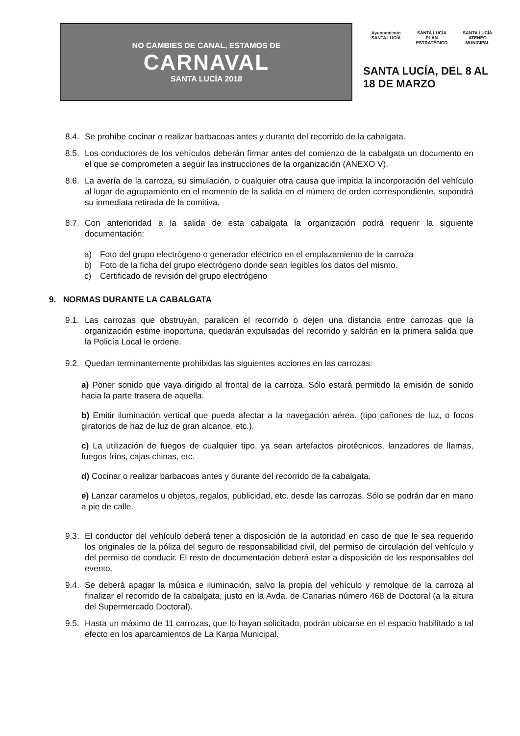NO CAMBIES DE CANAL, ESTAMOS DE
CARNAVAL
SANTA LUCÍA 2018
Ayuntamiento
SANTA LUCÍA
SANTA LUCÍA
PLAN ESTRATÉGICO
SANTA LUCÍA
ATENEO MUNICIPAL
SANTA LUCÍA, DEL 8 AL 18 DE MARZO
8.4. Se prohíbe cocinar o realizar barbacoas antes y durante del recorrido de la cabalgata.
8.5. Los conductores de los vehículos deberán firmar antes del comienzo de la cabalgata un documento en el que se comprometen a seguir las instrucciones de la organización (ANEXO V).
8.6. La avería de la carroza, su simulación, o cualquier otra causa que impida la incorporación del vehículo al lugar de agrupamiento en el momento de la salida en el número de orden correspondiente, supondrá su inmediata retirada de la comitiva.
8.7. Con anterioridad a la salida de esta cabalgata la organización podrá requerir la siguiente documentación:
a) Foto del grupo electrógeno o generador eléctrico en el emplazamiento de la carroza
b) Foto de la ficha del grupo electrógeno donde sean legibles los datos del mismo.
c) Certificado de revisión del grupo electrógeno
9. NORMAS DURANTE LA CABALGATA
9.1. Las carrozas que obstruyan, paralicen el recorrido o dejen una distancia entre carrozas que la organización estime inoportuna, quedarán expulsadas del recorrido y saldrán en la primera salida que la Policía Local le ordene.
9.2. Quedan terminantemente prohibidas las siguientes acciones en las carrozas:
a) Poner sonido que vaya dirigido al frontal de la carroza. Sólo estará permitido la emisión de sonido hacia la parte trasera de aquella.
b) Emitir iluminación vertical que pueda afectar a la navegación aérea. (tipo cañones de luz, o focos giratorios de haz de luz de gran alcance, etc.).
c) La utilización de fuegos de cualquier tipo, ya sean artefactos pirotécnicos, lanzadores de llamas, fuegos fríos, cajas chinas, etc.
d) Cocinar o realizar barbacoas antes y durante del recorrido de la cabalgata.
e) Lanzar caramelos u objetos, regalos, publicidad, etc. desde las carrozas. Sólo se podrán dar en mano a pie de calle.
9.3. El conductor del vehículo deberá tener a disposición de la autoridad en caso de que le sea requerido los originales de la póliza del seguro de responsabilidad civil, del permiso de circulación del vehículo y del permiso de conducir. El resto de documentación deberá estar a disposición de los responsables del evento.
9.4. Se deberá apagar la música e iluminación, salvo la propia del vehículo y remolque de la carroza al finalizar el recorrido de la cabalgata, justo en la Avda. de Canarias número 468 de Doctoral (a la altura del Supermercado Doctoral).
9.5. Hasta un máximo de 11 carrozas, que lo hayan solicitado, podrán ubicarse en el espacio habilitado a tal efecto en los aparcamientos de La Karpa Municipal.